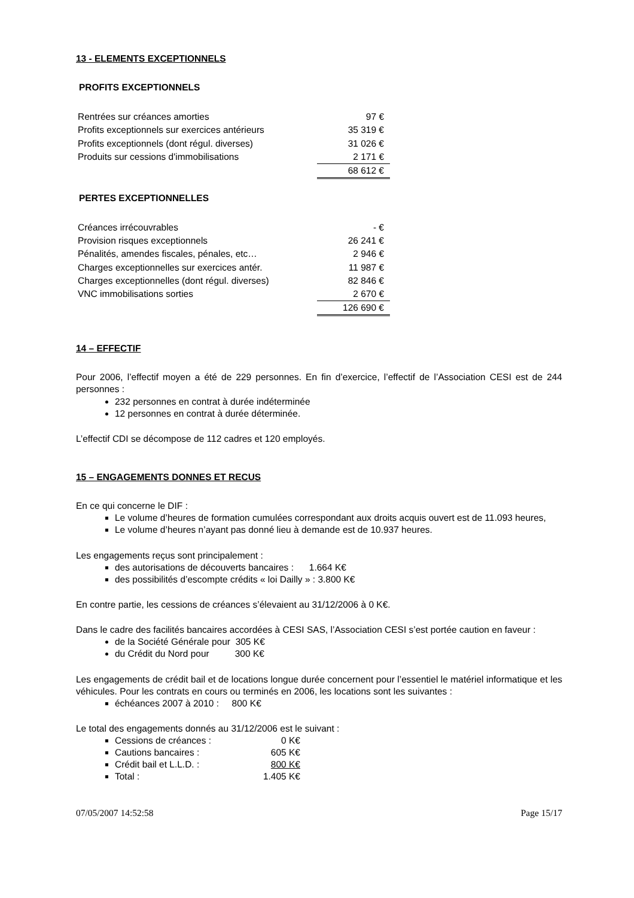13 - ELEMENTS EXCEPTIONNELS
PROFITS EXCEPTIONNELS
| Rentrées sur créances amorties | 97 € |
| Profits exceptionnels sur exercices antérieurs | 35 319 € |
| Profits exceptionnels (dont régul. diverses) | 31 026 € |
| Produits sur cessions d'immobilisations | 2 171 € |
| | 68 612 € |
PERTES EXCEPTIONNELLES
| Créances irrécouvrables | - € |
| Provision risques exceptionnels | 26 241 € |
| Pénalités, amendes fiscales, pénales, etc… | 2 946 € |
| Charges exceptionnelles sur exercices antér. | 11 987 € |
| Charges exceptionnelles (dont régul. diverses) | 82 846 € |
| VNC immobilisations sorties | 2 670 € |
| | 126 690 € |
14 – EFFECTIF
Pour 2006, l’effectif moyen a été de 229 personnes. En fin d’exercice, l’effectif de l’Association CESI est de 244 personnes :
232 personnes en contrat à durée indéterminée
12 personnes en contrat à durée déterminée.
L’effectif CDI se décompose de 112 cadres et 120 employés.
15 – ENGAGEMENTS DONNES ET RECUS
En ce qui concerne le DIF :
Le volume d’heures de formation cumulées correspondant aux droits acquis ouvert est de 11.093 heures,
Le volume d’heures n’ayant pas donné lieu à demande est de 10.937 heures.
Les engagements reçus sont principalement :
des autorisations de découverts bancaires : 1.664 K€
des possibilités d’escompte crédits « loi Dailly » : 3.800 K€
En contre partie, les cessions de créances s’élevaient au 31/12/2006 à 0 K€.
Dans le cadre des facilités bancaires accordées à CESI SAS, l’Association CESI s’est portée caution en faveur :
de la Société Générale pour 305 K€
du Crédit du Nord pour 300 K€
Les engagements de crédit bail et de locations longue durée concernent pour l’essentiel le matériel informatique et les véhicules. Pour les contrats en cours ou terminés en 2006, les locations sont les suivantes :
échéances 2007 à 2010 : 800 K€
Le total des engagements donnés au 31/12/2006 est le suivant :
Cessions de créances : 0 K€
Cautions bancaires : 605 K€
Crédit bail et L.L.D. : 800 K€
Total : 1.405 K€
07/05/2007 14:52:58 Page 15/17